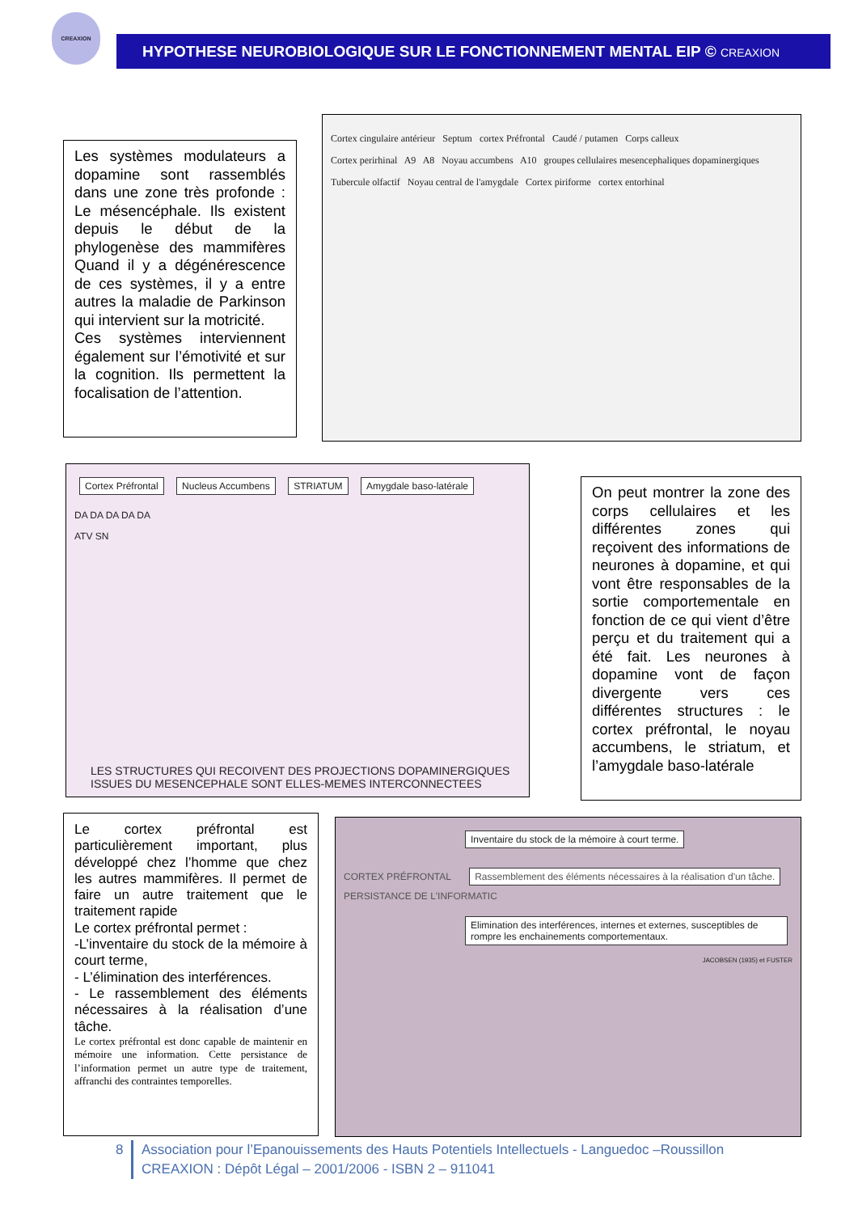CREAXION
HYPOTHESE NEUROBIOLOGIQUE SUR LE FONCTIONNEMENT MENTAL EIP © CREAXION
Les systèmes modulateurs a dopamine sont rassemblés dans une zone très profonde : Le mésencéphale. Ils existent depuis le début de la phylogenèse des mammifères Quand il y a dégénérescence de ces systèmes, il y a entre autres la maladie de Parkinson qui intervient sur la motricité.
Ces systèmes interviennent également sur l’émotivité et sur la cognition. Ils permettent la focalisation de l’attention.
Cortex cingulaire antérieur Septum cortex Préfrontal Caudé / putamen Corps calleux
Cortex perirhinal A9 A8 Noyau accumbens A10 groupes cellulaires mesencephaliques dopaminergiques
Tubercule olfactif Noyau central de l'amygdale Cortex piriforme cortex entorhinal
Cortex Préfrontal Nucleus Accumbens STRIATUM Amygdale baso-latérale
DA DA DA DA DA
ATV SN
LES STRUCTURES QUI RECOIVENT DES PROJECTIONS DOPAMINERGIQUES
ISSUES DU MESENCEPHALE SONT ELLES-MEMES INTERCONNECTEES
On peut montrer la zone des corps cellulaires et les différentes zones qui reçoivent des informations de neurones à dopamine, et qui vont être responsables de la sortie comportementale en fonction de ce qui vient d’être perçu et du traitement qui a été fait. Les neurones à dopamine vont de façon divergente vers ces différentes structures : le cortex préfrontal, le noyau accumbens, le striatum, et l’amygdale baso-latérale
Le cortex préfrontal est particulièrement important, plus développé chez l’homme que chez les autres mammifères. Il permet de faire un autre traitement que le traitement rapide
Le cortex préfrontal permet :
-L’inventaire du stock de la mémoire à court terme,
- L’élimination des interférences.
- Le rassemblement des éléments nécessaires à la réalisation d’une tâche.
Le cortex préfrontal est donc capable de maintenir en mémoire une information. Cette persistance de l’information permet un autre type de traitement, affranchi des contraintes temporelles.
Inventaire du stock de la mémoire à court terme.
CORTEX PRÉFRONTAL Rassemblement des éléments nécessaires à la réalisation d'un tâche. PERSISTANCE DE L'INFORMATIC
Elimination des interférences, internes et externes, susceptibles de rompre les enchainements comportementaux.
JACOBSEN (1935) et FUSTER
8 Association pour l’Epanouissements des Hauts Potentiels Intellectuels - Languedoc –Roussillon
CREAXION : Dépôt Légal – 2001/2006 - ISBN 2 – 911041